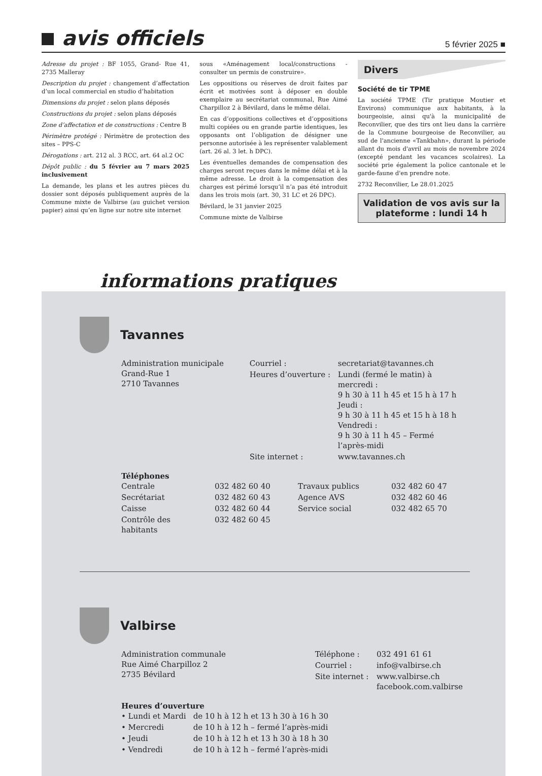avis officiels
5 février 2025 ■
Adresse du projet : BF 1055, Grand- Rue 41, 2735 Malleray
Description du projet : changement d’affectation d’un local commercial en studio d’habitation
Dimensions du projet : selon plans déposés
Constructions du projet : selon plans déposés
Zone d’affectation et de constructions : Centre B
Périmètre protégé : Périmètre de protection des sites – PPS-C
Dérogations : art. 212 al. 3 RCC, art. 64 al.2 OC
Dépôt public : du 5 février au 7 mars 2025 inclusivement
La demande, les plans et les autres pièces du dossier sont déposés publiquement auprès de la Commune mixte de Valbirse (au guichet version papier) ainsi qu’en ligne sur notre site internet
sous «Aménagement local/constructions - consulter un permis de construire».
Les oppositions ou réserves de droit faites par écrit et motivées sont à déposer en double exemplaire au secrétariat communal, Rue Aimé Charpilloz 2 à Bévilard, dans le même délai.
En cas d’oppositions collectives et d’oppositions multi copiées ou en grande partie identiques, les opposants ont l’obligation de désigner une personne autorisée à les représenter valablement (art. 26 al. 3 let. h DPC).
Les éventuelles demandes de compensation des charges seront reçues dans le même délai et à la même adresse. Le droit à la compensation des charges est périmé lorsqu’il n’a pas été introduit dans les trois mois (art. 30, 31 LC et 26 DPC).
Bévilard, le 31 janvier 2025
Commune mixte de Valbirse
Divers
Société de tir TPME
La société TPME (Tir pratique Moutier et Environs) communique aux habitants, à la bourgeoisie, ainsi qu'à la municipalité de Reconvilier, que des tirs ont lieu dans la carrière de la Commune bourgeoise de Reconvilier, au sud de l'ancienne «Tankbahn», durant la période allant du mois d'avril au mois de novembre 2024 (excepté pendant les vacances scolaires). La société prie également la police cantonale et le garde-faune d'en prendre note.
2732 Reconvilier, Le 28.01.2025
Validation de vos avis sur la plateforme : lundi 14 h
informations pratiques
Tavannes
Administration municipale
Grand-Rue 1
2710 Tavannes
| Courriel : | secretariat@tavannes.ch |
| Heures d’ouverture : | Lundi (fermé le matin) à mercredi : 9 h 30 à 11 h 45 et 15 h à 17 h Jeudi : 9 h 30 à 11 h 45 et 15 h à 18 h Vendredi : 9 h 30 à 11 h 45 – Fermé l’après-midi |
| Site internet : | www.tavannes.ch |
Téléphones
| Centrale | 032 482 60 40 | Travaux publics | 032 482 60 47 |
| Secrétariat | 032 482 60 43 | Agence AVS | 032 482 60 46 |
| Caisse | 032 482 60 44 | Service social | 032 482 65 70 |
| Contrôle des habitants | 032 482 60 45 | | |
Valbirse
Administration communale
Rue Aimé Charpilloz 2
2735 Bévilard
| Téléphone : | 032 491 61 61 |
| Courriel : | info@valbirse.ch |
| Site internet : | www.valbirse.ch facebook.com.valbirse |
Heures d’ouverture
| • Lundi et Mardi | de 10 h à 12 h et 13 h 30 à 16 h 30 |
| • Mercredi | de 10 h à 12 h – fermé l’après-midi |
| • Jeudi | de 10 h à 12 h et 13 h 30 à 18 h 30 |
| • Vendredi | de 10 h à 12 h – fermé l’après-midi |